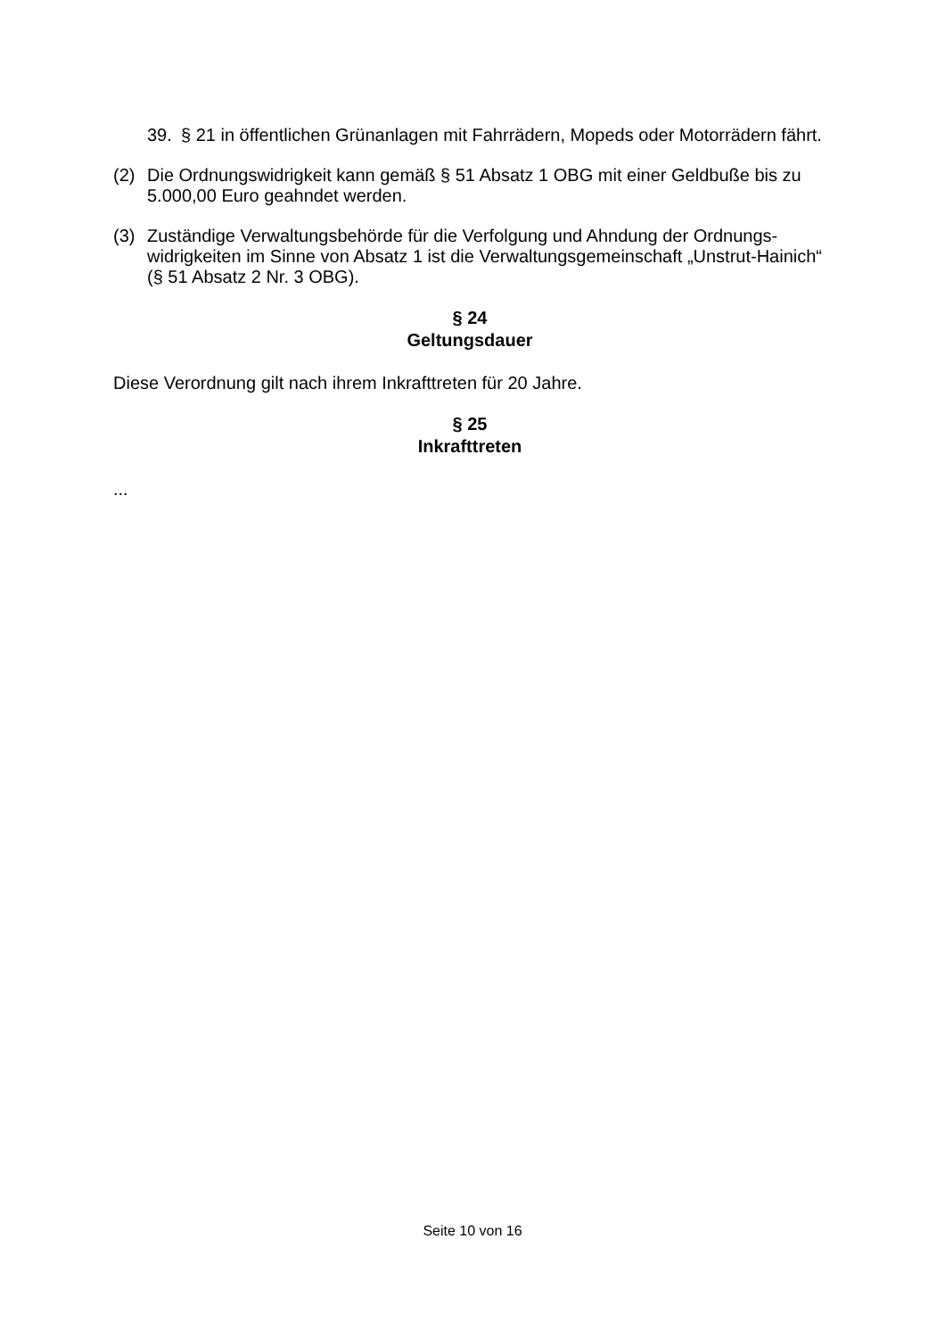39. § 21 in öffentlichen Grünanlagen mit Fahrrädern, Mopeds oder Motorrädern fährt.
(2) Die Ordnungswidrigkeit kann gemäß § 51 Absatz 1 OBG mit einer Geldbuße bis zu 5.000,00 Euro geahndet werden.
(3) Zuständige Verwaltungsbehörde für die Verfolgung und Ahndung der Ordnungs-widrigkeiten im Sinne von Absatz 1 ist die Verwaltungsgemeinschaft „Unstrut-Hainich“ (§ 51 Absatz 2 Nr. 3 OBG).
§ 24
Geltungsdauer
Diese Verordnung gilt nach ihrem Inkrafttreten für 20 Jahre.
§ 25
Inkrafttreten
...
Seite 10 von 16